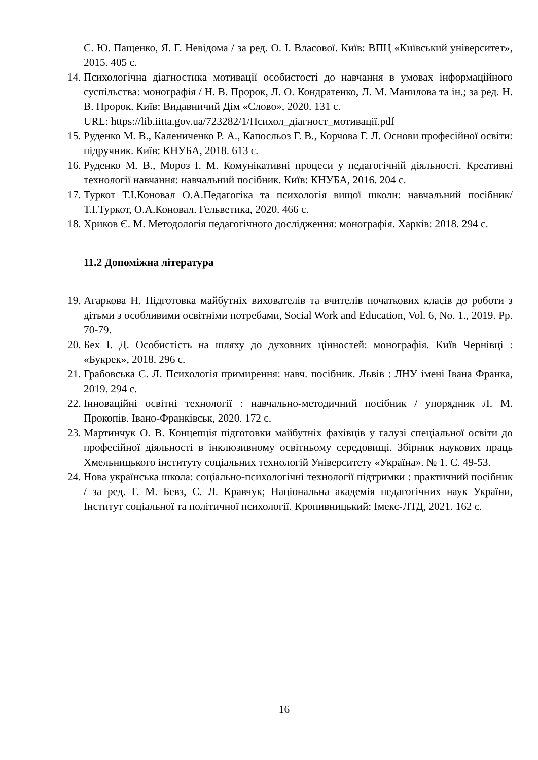С. Ю. Пащенко, Я. Г. Невідома / за ред. О. І. Власової. Київ: ВПЦ «Київський університет», 2015. 405 с.
14. Психологічна діагностика мотивації особистості до навчання в умовах інформаційного суспільства: монографія / Н. В. Пророк, Л. О. Кондратенко, Л. М. Манилова та ін.; за ред. Н. В. Пророк. Київ: Видавничий Дім «Слово», 2020. 131 с.
URL: https://lib.iitta.gov.ua/723282/1/Психол_діагност_мотивації.pdf
15. Руденко М. В., Калениченко Р. А., Капосльоз Г. В., Корчова Г. Л. Основи професійної освіти: підручник. Київ: КНУБА, 2018. 613 с.
16. Руденко М. В., Мороз І. М. Комунікативні процеси у педагогічній діяльності. Креативні технології навчання: навчальний посібник. Київ: КНУБА, 2016. 204 с.
17. Туркот Т.І.Коновал О.А.Педагогіка та психологія вищої школи: навчальний посібник/ Т.І.Туркот, О.А.Коновал. Гельветика, 2020. 466 с.
18. Хриков Є. М. Методологія педагогічного дослідження: монографія. Харків: 2018. 294 с.
11.2 Допоміжна література
19. Агаркова Н. Підготовка майбутніх вихователів та вчителів початкових класів до роботи з дітьми з особливими освітніми потребами, Social Work and Education, Vol. 6, No. 1., 2019. Pp. 70-79.
20. Бех І. Д. Особистість на шляху до духовних цінностей: монографія. Київ Чернівці : «Букрек», 2018. 296 с.
21. Грабовська С. Л. Психологія примирення: навч. посібник. Львів : ЛНУ імені Івана Франка, 2019. 294 с.
22. Інноваційні освітні технології : навчально-методичний посібник / упорядник Л. М. Прокопів. Івано-Франківськ, 2020. 172 с.
23. Мартинчук О. В. Концепція підготовки майбутніх фахівців у галузі спеціальної освіти до професійної діяльності в інклюзивному освітньому середовищі. Збірник наукових праць Хмельницького інституту соціальних технологій Університету «Україна». № 1. С. 49-53.
24. Нова українська школа: соціально-психологічні технології підтримки : практичний посібник / за ред. Г. М. Бевз, С. Л. Кравчук; Національна академія педагогічних наук України, Інститут соціальної та політичної психології. Кропивницький: Імекс-ЛТД, 2021. 162 с.
16